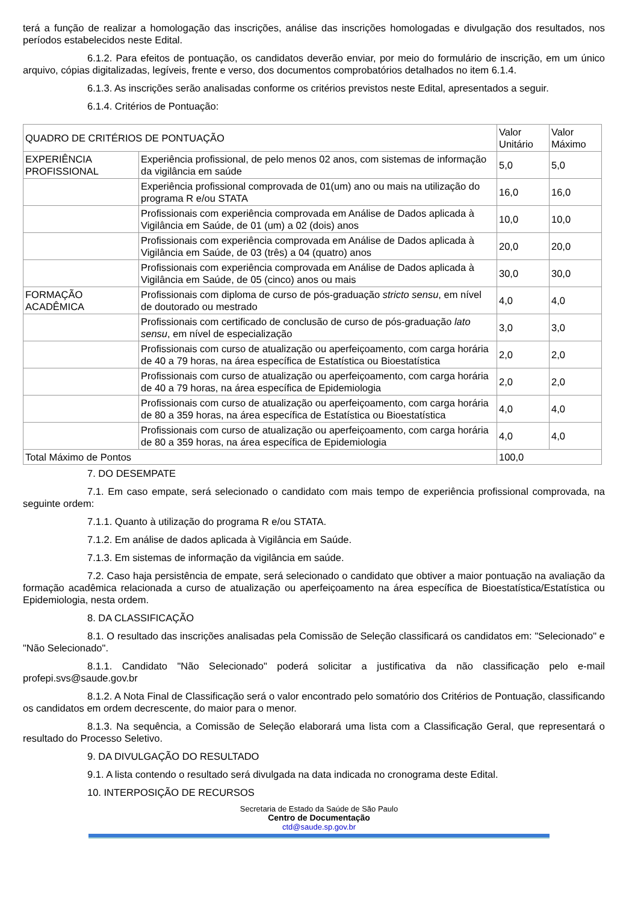terá a função de realizar a homologação das inscrições, análise das inscrições homologadas e divulgação dos resultados, nos períodos estabelecidos neste Edital.
6.1.2. Para efeitos de pontuação, os candidatos deverão enviar, por meio do formulário de inscrição, em um único arquivo, cópias digitalizadas, legíveis, frente e verso, dos documentos comprobatórios detalhados no item 6.1.4.
6.1.3. As inscrições serão analisadas conforme os critérios previstos neste Edital, apresentados a seguir.
6.1.4. Critérios de Pontuação:
| QUADRO DE CRITÉRIOS DE PONTUAÇÃO | | Valor Unitário | Valor Máximo |
| EXPERIÊNCIA PROFISSIONAL | Experiência profissional, de pelo menos 02 anos, com sistemas de informação da vigilância em saúde | 5,0 | 5,0 |
| | Experiência profissional comprovada de 01(um) ano ou mais na utilização do programa R e/ou STATA | 16,0 | 16,0 |
| | Profissionais com experiência comprovada em Análise de Dados aplicada à Vigilância em Saúde, de 01 (um) a 02 (dois) anos | 10,0 | 10,0 |
| | Profissionais com experiência comprovada em Análise de Dados aplicada à Vigilância em Saúde, de 03 (três) a 04 (quatro) anos | 20,0 | 20,0 |
| | Profissionais com experiência comprovada em Análise de Dados aplicada à Vigilância em Saúde, de 05 (cinco) anos ou mais | 30,0 | 30,0 |
| FORMAÇÃO ACADÊMICA | Profissionais com diploma de curso de pós-graduação stricto sensu , em nível de doutorado ou mestrado | 4,0 | 4,0 |
| | Profissionais com certificado de conclusão de curso de pós-graduação lato sensu , em nível de especialização | 3,0 | 3,0 |
| | Profissionais com curso de atualização ou aperfeiçoamento, com carga horária de 40 a 79 horas, na área específica de Estatística ou Bioestatística | 2,0 | 2,0 |
| | Profissionais com curso de atualização ou aperfeiçoamento, com carga horária de 40 a 79 horas, na área específica de Epidemiologia | 2,0 | 2,0 |
| | Profissionais com curso de atualização ou aperfeiçoamento, com carga horária de 80 a 359 horas, na área específica de Estatística ou Bioestatística | 4,0 | 4,0 |
| | Profissionais com curso de atualização ou aperfeiçoamento, com carga horária de 80 a 359 horas, na área específica de Epidemiologia | 4,0 | 4,0 |
| Total Máximo de Pontos | | 100,0 | |
7. DO DESEMPATE
7.1. Em caso empate, será selecionado o candidato com mais tempo de experiência profissional comprovada, na seguinte ordem:
7.1.1. Quanto à utilização do programa R e/ou STATA.
7.1.2. Em análise de dados aplicada à Vigilância em Saúde.
7.1.3. Em sistemas de informação da vigilância em saúde.
7.2. Caso haja persistência de empate, será selecionado o candidato que obtiver a maior pontuação na avaliação da formação acadêmica relacionada a curso de atualização ou aperfeiçoamento na área específica de Bioestatística/Estatística ou Epidemiologia, nesta ordem.
8. DA CLASSIFICAÇÃO
8.1. O resultado das inscrições analisadas pela Comissão de Seleção classificará os candidatos em: "Selecionado" e "Não Selecionado".
8.1.1. Candidato "Não Selecionado" poderá solicitar a justificativa da não classificação pelo e-mail profepi.svs@saude.gov.br
8.1.2. A Nota Final de Classificação será o valor encontrado pelo somatório dos Critérios de Pontuação, classificando os candidatos em ordem decrescente, do maior para o menor.
8.1.3. Na sequência, a Comissão de Seleção elaborará uma lista com a Classificação Geral, que representará o resultado do Processo Seletivo.
9. DA DIVULGAÇÃO DO RESULTADO
9.1. A lista contendo o resultado será divulgada na data indicada no cronograma deste Edital.
10. INTERPOSIÇÃO DE RECURSOS
Secretaria de Estado da Saúde de São Paulo
Centro de Documentação
ctd@saude.sp.gov.br